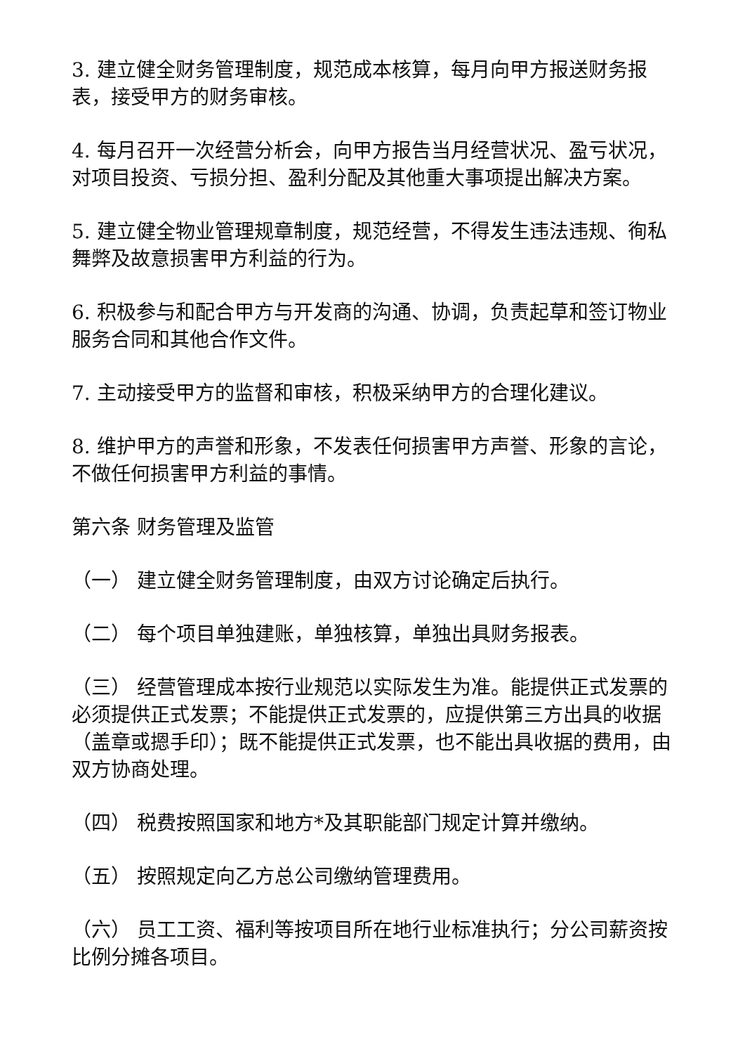3. 建立健全财务管理制度，规范成本核算，每月向甲方报送财务报表，接受甲方的财务审核。
4. 每月召开一次经营分析会，向甲方报告当月经营状况、盈亏状况，对项目投资、亏损分担、盈利分配及其他重大事项提出解决方案。
5. 建立健全物业管理规章制度，规范经营，不得发生违法违规、徇私舞弊及故意损害甲方利益的行为。
6. 积极参与和配合甲方与开发商的沟通、协调，负责起草和签订物业服务合同和其他合作文件。
7. 主动接受甲方的监督和审核，积极采纳甲方的合理化建议。
8. 维护甲方的声誉和形象，不发表任何损害甲方声誉、形象的言论，不做任何损害甲方利益的事情。
第六条 财务管理及监管
（一） 建立健全财务管理制度，由双方讨论确定后执行。
（二） 每个项目单独建账，单独核算，单独出具财务报表。
（三） 经营管理成本按行业规范以实际发生为准。能提供正式发票的必须提供正式发票；不能提供正式发票的，应提供第三方出具的收据（盖章或摁手印）；既不能提供正式发票，也不能出具收据的费用，由双方协商处理。
（四） 税费按照国家和地方*及其职能部门规定计算并缴纳。
（五） 按照规定向乙方总公司缴纳管理费用。
（六） 员工工资、福利等按项目所在地行业标准执行；分公司薪资按比例分摊各项目。